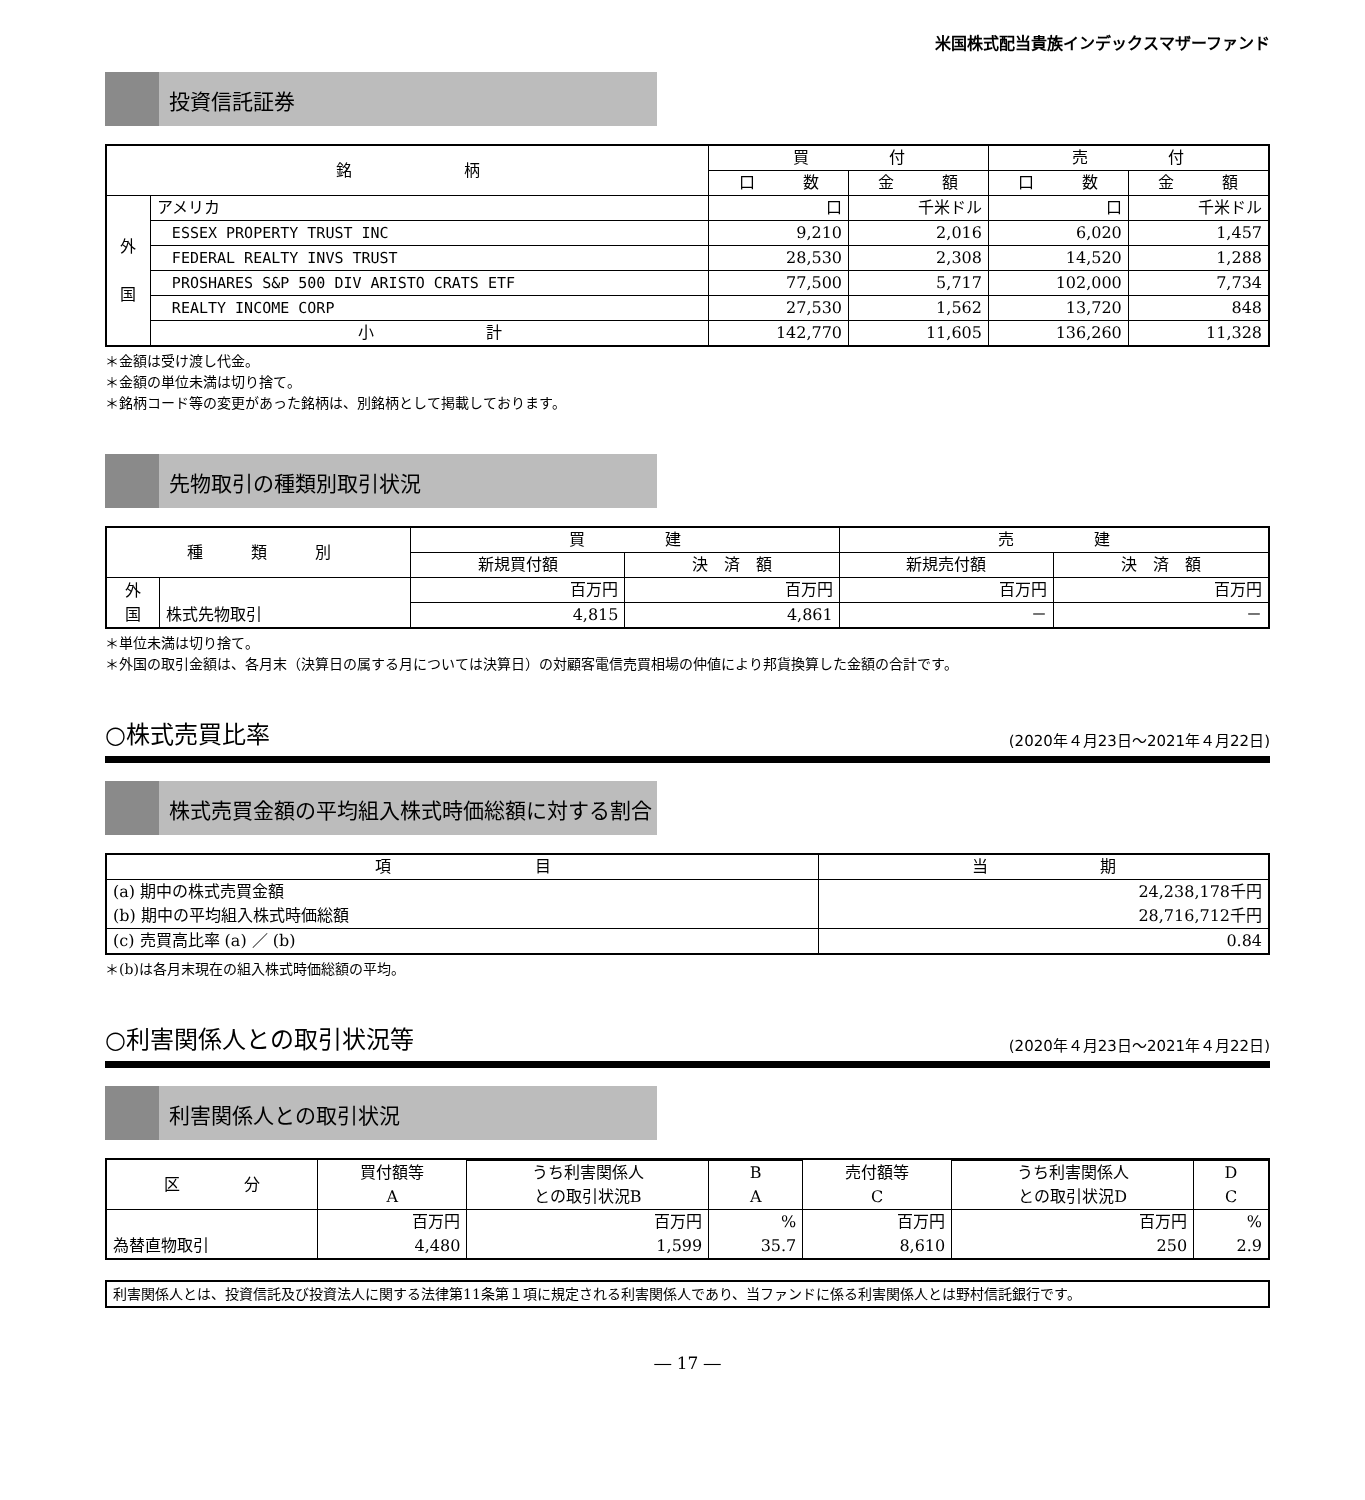米国株式配当貴族インデックスマザーファンド
投資信託証券
| 銘 柄 | | 買 付 | | 売 付 | |
| --- | --- | --- | --- | --- | --- |
| | | 口 数 | 金 額 | 口 数 | 金 額 |
| 外 国 | アメリカ | 口 | 千米ドル | 口 | 千米ドル |
| | ESSEX PROPERTY TRUST INC | 9,210 | 2,016 | 6,020 | 1,457 |
| | FEDERAL REALTY INVS TRUST | 28,530 | 2,308 | 14,520 | 1,288 |
| | PROSHARES S&P 500 DIV ARISTO CRATS ETF | 77,500 | 5,717 | 102,000 | 7,734 |
| | REALTY INCOME CORP | 27,530 | 1,562 | 13,720 | 848 |
| | 小 計 | 142,770 | 11,605 | 136,260 | 11,328 |
＊金額は受け渡し代金。
＊金額の単位未満は切り捨て。
＊銘柄コード等の変更があった銘柄は、別銘柄として掲載しております。
先物取引の種類別取引状況
| 種 類 別 | | 買 建 | | 売 建 | |
| --- | --- | --- | --- | --- | --- |
| | | 新規買付額 | 決 済 額 | 新規売付額 | 決 済 額 |
| 外 国 | 株式先物取引 | 百万円 | 百万円 | 百万円 | 百万円 |
| | | 4,815 | 4,861 | － | － |
＊単位未満は切り捨て。
＊外国の取引金額は、各月末（決算日の属する月については決算日）の対顧客電信売買相場の仲値により邦貨換算した金額の合計です。
○株式売買比率 (2020年４月23日～2021年４月22日)
株式売買金額の平均組入株式時価総額に対する割合
| 項 目 | 当 期 |
| --- | --- |
| (a) 期中の株式売買金額 (b) 期中の平均組入株式時価総額 | 24,238,178千円 28,716,712千円 |
| (c) 売買高比率 (a) ／ (b) | 0.84 |
＊(b)は各月末現在の組入株式時価総額の平均。
○利害関係人との取引状況等 (2020年４月23日～2021年４月22日)
利害関係人との取引状況
| 区 分 | 買付額等 A | | | 売付額等 C | | |
| --- | --- | --- | --- | --- | --- | --- |
| | | うち利害関係人 との取引状況B | B A | | うち利害関係人 との取引状況D | D C |
| 為替直物取引 | 百万円 4,480 | 百万円 1,599 | % 35.7 | 百万円 8,610 | 百万円 250 | % 2.9 |
利害関係人とは、投資信託及び投資法人に関する法律第11条第１項に規定される利害関係人であり、当ファンドに係る利害関係人とは野村信託銀行です。
― 17 ―